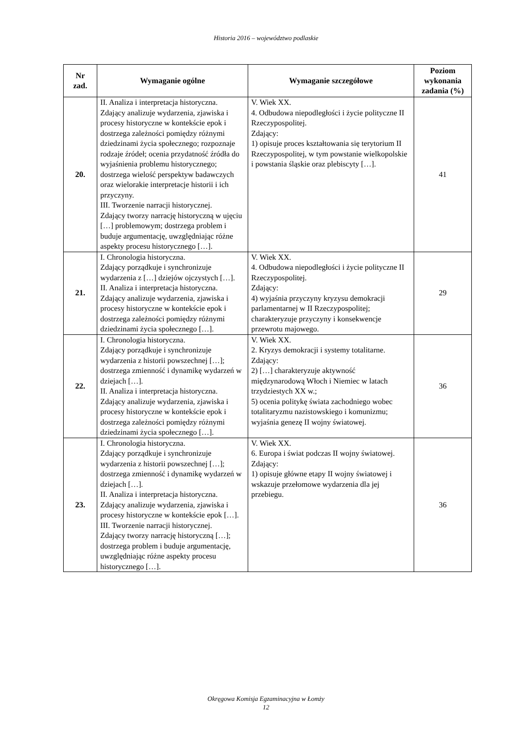Historia 2016 – województwo podlaskie
| Nr zad. | Wymaganie ogólne | Wymaganie szczegółowe | Poziom wykonania zadania (%) |
| --- | --- | --- | --- |
| 20. | II. Analiza i interpretacja historyczna. Zdający analizuje wydarzenia, zjawiska i procesy historyczne w kontekście epok i dostrzega zależności pomiędzy różnymi dziedzinami życia społecznego; rozpoznaje rodzaje źródeł; ocenia przydatność źródła do wyjaśnienia problemu historycznego; dostrzega wielość perspektyw badawczych oraz wielorakie interpretacje historii i ich przyczyny. III. Tworzenie narracji historycznej. Zdający tworzy narrację historyczną w ujęciu […] problemowym; dostrzega problem i buduje argumentację, uwzględniając różne aspekty procesu historycznego […]. | V. Wiek XX. 4. Odbudowa niepodległości i życie polityczne II Rzeczypospolitej. Zdający: 1) opisuje proces kształtowania się terytorium II Rzeczypospolitej, w tym powstanie wielkopolskie i powstania śląskie oraz plebiscyty […]. | 41 |
| 21. | I. Chronologia historyczna. Zdający porządkuje i synchronizuje wydarzenia z […] dziejów ojczystych […]. II. Analiza i interpretacja historyczna. Zdający analizuje wydarzenia, zjawiska i procesy historyczne w kontekście epok i dostrzega zależności pomiędzy różnymi dziedzinami życia społecznego […]. | V. Wiek XX. 4. Odbudowa niepodległości i życie polityczne II Rzeczypospolitej. Zdający: 4) wyjaśnia przyczyny kryzysu demokracji parlamentarnej w II Rzeczypospolitej; charakteryzuje przyczyny i konsekwencje przewrotu majowego. | 29 |
| 22. | I. Chronologia historyczna. Zdający porządkuje i synchronizuje wydarzenia z historii powszechnej […]; dostrzega zmienność i dynamikę wydarzeń w dziejach […]. II. Analiza i interpretacja historyczna. Zdający analizuje wydarzenia, zjawiska i procesy historyczne w kontekście epok i dostrzega zależności pomiędzy różnymi dziedzinami życia społecznego […]. | V. Wiek XX. 2. Kryzys demokracji i systemy totalitarne. Zdający: 2) […] charakteryzuje aktywność międzynarodową Włoch i Niemiec w latach trzydziestych XX w.; 5) ocenia politykę świata zachodniego wobec totalitaryzmu nazistowskiego i komunizmu; wyjaśnia genezę II wojny światowej. | 36 |
| 23. | I. Chronologia historyczna. Zdający porządkuje i synchronizuje wydarzenia z historii powszechnej […]; dostrzega zmienność i dynamikę wydarzeń w dziejach […]. II. Analiza i interpretacja historyczna. Zdający analizuje wydarzenia, zjawiska i procesy historyczne w kontekście epok […]. III. Tworzenie narracji historycznej. Zdający tworzy narrację historyczną […]; dostrzega problem i buduje argumentację, uwzględniając różne aspekty procesu historycznego […]. | V. Wiek XX. 6. Europa i świat podczas II wojny światowej. Zdający: 1) opisuje główne etapy II wojny światowej i wskazuje przełomowe wydarzenia dla jej przebiegu. | 36 |
Okręgowa Komisja Egzaminacyjna w Łomży
12